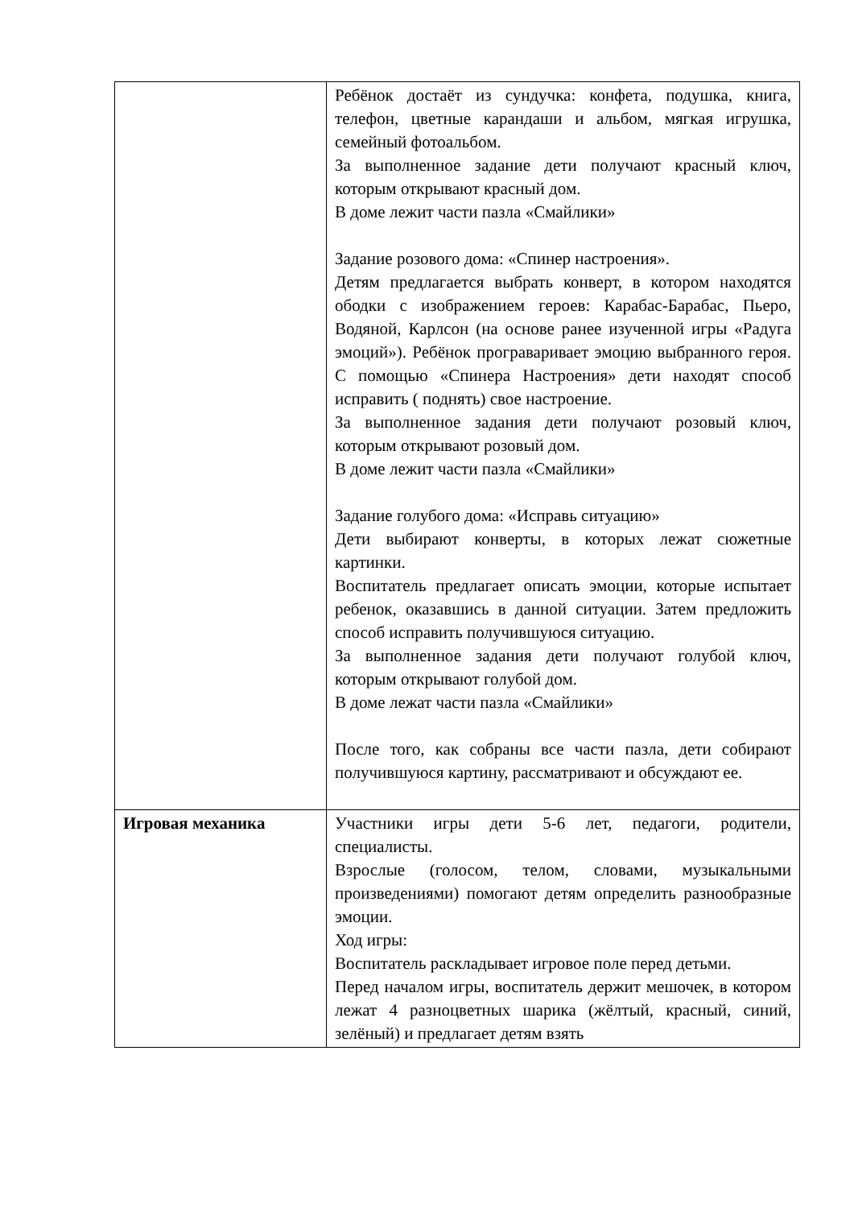| | Ребёнок достаёт из сундучка: конфета, подушка, книга, телефон, цветные карандаши и альбом, мягкая игрушка, семейный фотоальбом. За выполненное задание дети получают красный ключ, которым открывают красный дом. В доме лежит части пазла «Смайлики» Задание розового дома: «Спинер настроения». Детям предлагается выбрать конверт, в котором находятся ободки с изображением героев: Карабас-Барабас, Пьеро, Водяной, Карлсон (на основе ранее изученной игры «Радуга эмоций»). Ребёнок програваривает эмоцию выбранного героя. С помощью «Спинера Настроения» дети находят способ исправить ( поднять) свое настроение. За выполненное задания дети получают розовый ключ, которым открывают розовый дом. В доме лежит части пазла «Смайлики» Задание голубого дома: «Исправь ситуацию» Дети выбирают конверты, в которых лежат сюжетные картинки. Воспитатель предлагает описать эмоции, которые испытает ребенок, оказавшись в данной ситуации. Затем предложить способ исправить получившуюся ситуацию. За выполненное задания дети получают голубой ключ, которым открывают голубой дом. В доме лежат части пазла «Смайлики» После того, как собраны все части пазла, дети собирают получившуюся картину, рассматривают и обсуждают ее. |
| Игровая механика | Участники игры дети 5-6 лет, педагоги, родители, специалисты. Взрослые (голосом, телом, словами, музыкальными произведениями) помогают детям определить разнообразные эмоции. Ход игры: Воспитатель раскладывает игровое поле перед детьми. Перед началом игры, воспитатель держит мешочек, в котором лежат 4 разноцветных шарика (жёлтый, красный, синий, зелёный) и предлагает детям взять |